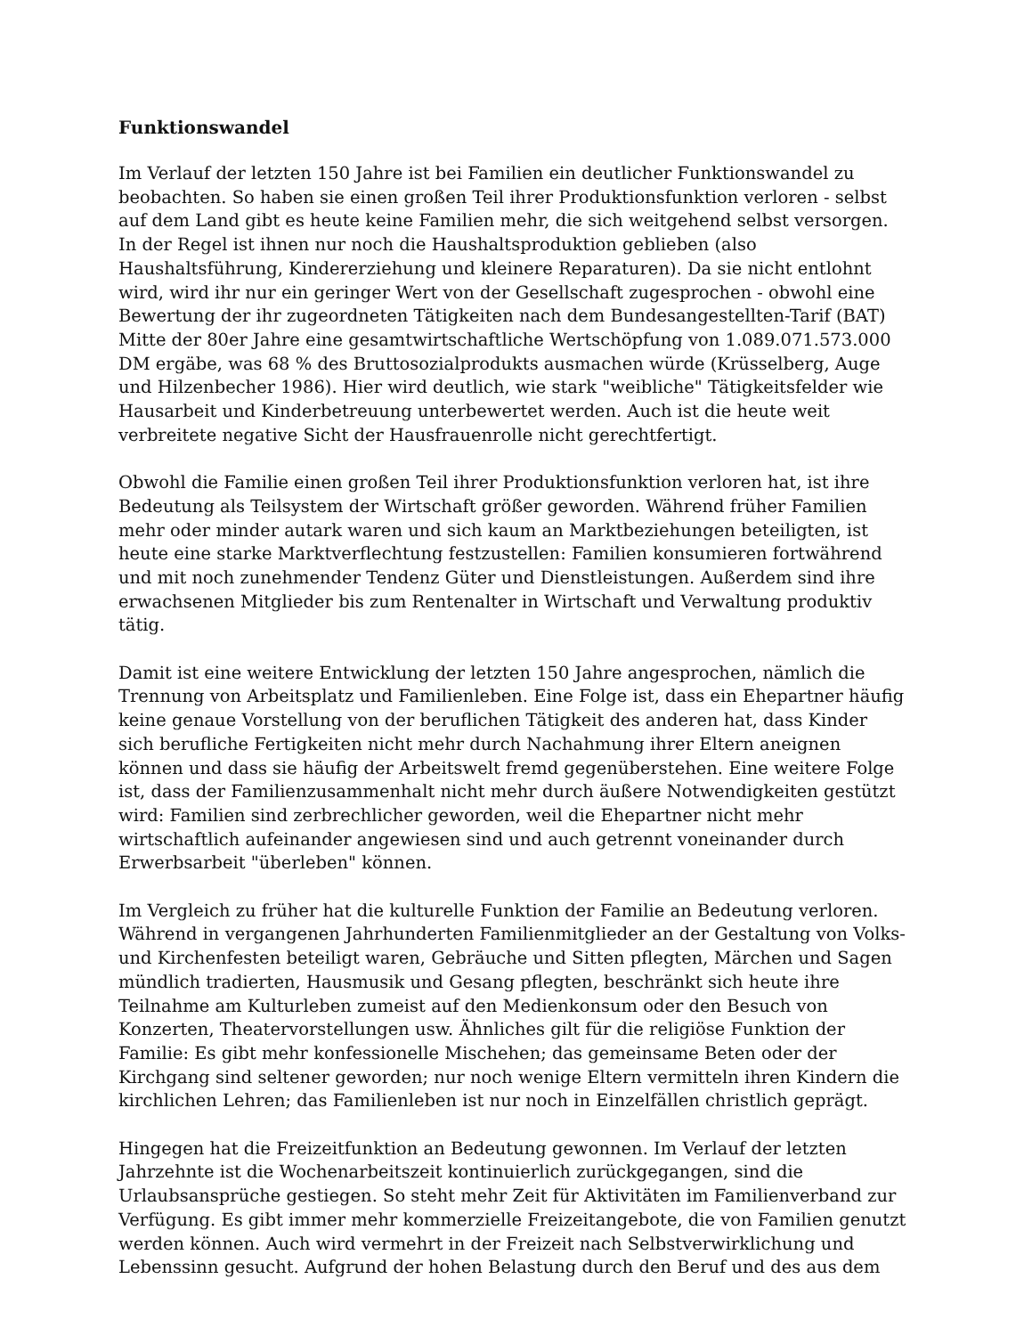Funktionswandel
Im Verlauf der letzten 150 Jahre ist bei Familien ein deutlicher Funktionswandel zu beobachten. So haben sie einen großen Teil ihrer Produktionsfunktion verloren - selbst auf dem Land gibt es heute keine Familien mehr, die sich weitgehend selbst versorgen. In der Regel ist ihnen nur noch die Haushaltsproduktion geblieben (also Haushaltsführung, Kindererziehung und kleinere Reparaturen). Da sie nicht entlohnt wird, wird ihr nur ein geringer Wert von der Gesellschaft zugesprochen - obwohl eine Bewertung der ihr zugeordneten Tätigkeiten nach dem Bundesangestellten-Tarif (BAT) Mitte der 80er Jahre eine gesamtwirtschaftliche Wertschöpfung von 1.089.071.573.000 DM ergäbe, was 68 % des Bruttosozialprodukts ausmachen würde (Krüsselberg, Auge und Hilzenbecher 1986). Hier wird deutlich, wie stark "weibliche" Tätigkeitsfelder wie Hausarbeit und Kinderbetreuung unterbewertet werden. Auch ist die heute weit verbreitete negative Sicht der Hausfrauenrolle nicht gerechtfertigt.
Obwohl die Familie einen großen Teil ihrer Produktionsfunktion verloren hat, ist ihre Bedeutung als Teilsystem der Wirtschaft größer geworden. Während früher Familien mehr oder minder autark waren und sich kaum an Marktbeziehungen beteiligten, ist heute eine starke Marktverflechtung festzustellen: Familien konsumieren fortwährend und mit noch zunehmender Tendenz Güter und Dienstleistungen. Außerdem sind ihre erwachsenen Mitglieder bis zum Rentenalter in Wirtschaft und Verwaltung produktiv tätig.
Damit ist eine weitere Entwicklung der letzten 150 Jahre angesprochen, nämlich die Trennung von Arbeitsplatz und Familienleben. Eine Folge ist, dass ein Ehepartner häufig keine genaue Vorstellung von der beruflichen Tätigkeit des anderen hat, dass Kinder sich berufliche Fertigkeiten nicht mehr durch Nachahmung ihrer Eltern aneignen können und dass sie häufig der Arbeitswelt fremd gegenüberstehen. Eine weitere Folge ist, dass der Familienzusammenhalt nicht mehr durch äußere Notwendigkeiten gestützt wird: Familien sind zerbrechlicher geworden, weil die Ehepartner nicht mehr wirtschaftlich aufeinander angewiesen sind und auch getrennt voneinander durch Erwerbsarbeit "überleben" können.
Im Vergleich zu früher hat die kulturelle Funktion der Familie an Bedeutung verloren. Während in vergangenen Jahrhunderten Familienmitglieder an der Gestaltung von Volks- und Kirchenfesten beteiligt waren, Gebräuche und Sitten pflegten, Märchen und Sagen mündlich tradierten, Hausmusik und Gesang pflegten, beschränkt sich heute ihre Teilnahme am Kulturleben zumeist auf den Medienkonsum oder den Besuch von Konzerten, Theatervorstellungen usw. Ähnliches gilt für die religiöse Funktion der Familie: Es gibt mehr konfessionelle Mischehen; das gemeinsame Beten oder der Kirchgang sind seltener geworden; nur noch wenige Eltern vermitteln ihren Kindern die kirchlichen Lehren; das Familienleben ist nur noch in Einzelfällen christlich geprägt.
Hingegen hat die Freizeitfunktion an Bedeutung gewonnen. Im Verlauf der letzten Jahrzehnte ist die Wochenarbeitszeit kontinuierlich zurückgegangen, sind die Urlaubsansprüche gestiegen. So steht mehr Zeit für Aktivitäten im Familienverband zur Verfügung. Es gibt immer mehr kommerzielle Freizeitangebote, die von Familien genutzt werden können. Auch wird vermehrt in der Freizeit nach Selbstverwirklichung und Lebenssinn gesucht. Aufgrund der hohen Belastung durch den Beruf und des aus dem